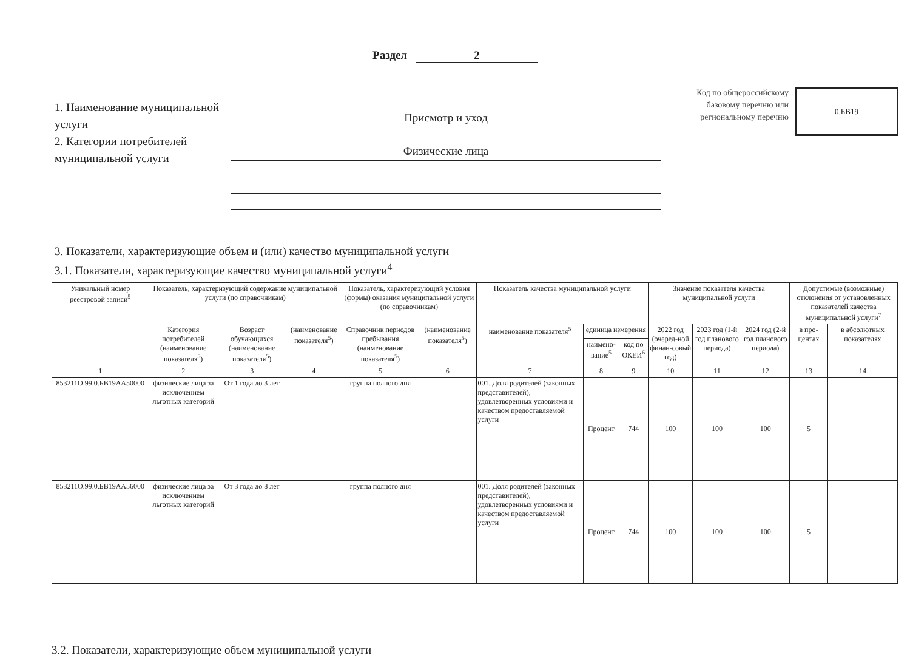Раздел 2
1. Наименование муниципальной услуги
2. Категории потребителей муниципальной услуги
Присмотр и уход
Физические лица
Код по общероссийскому базовому перечню или региональному перечню
0.БВ19
3. Показатели, характеризующие объем и (или) качество муниципальной услуги
3.1. Показатели, характеризующие качество муниципальной услуги<sup>4</sup>
| Уникальный номер реестровой записи<sup>5</sup> | Показатель, характеризующий содержание муниципальной услуги (по справочникам) | | | Показатель, характеризующий условия (формы) оказания муниципальной услуги (по справочникам) | | Показатель качества муниципальной услуги | | | Значение показателя качества муниципальной услуги | | | Допустимые (возможные) отклонения от установленных показателей качества муниципальной услуги<sup>7</sup> | |
| --- | --- | --- | --- | --- | --- | --- | --- | --- | --- | --- | --- | --- | --- |
| | Категория потребителей (наименование показателя<sup>5</sup>) | Возраст обучающихся (наименование показателя<sup>5</sup>) | (наименование показателя<sup>5</sup>) | Справочник периодов пребывания (наименование показателя<sup>5</sup>) | (наименование показателя<sup>5</sup>) | наименование показателя<sup>5</sup> | единица измерения | | 2022 год (очеред-ной финан-совый год) | 2023 год (1-й год планового периода) | 2024 год (2-й год планового периода) | в про-центах | в абсолютных показателях |
| | | | | | | | наимено-вание<sup>5</sup> | код по ОКЕИ<sup>6</sup> | | | | | |
| 1 | 2 | 3 | 4 | 5 | 6 | 7 | 8 | 9 | 10 | 11 | 12 | 13 | 14 |
| 853211О.99.0.БВ19АА50000 | физические лица за исключением льготных категорий | От 1 года до 3 лет | | группа полного дня | | 001. Доля родителей (законных представителей), удовлетворенных условиями и качеством предоставляемой услуги | Процент | 744 | 100 | 100 | 100 | 5 | |
| 853211О.99.0.БВ19АА56000 | физические лица за исключением льготных категорий | От 3 года до 8 лет | | группа полного дня | | 001. Доля родителей (законных представителей), удовлетворенных условиями и качеством предоставляемой услуги | Процент | 744 | 100 | 100 | 100 | 5 | |
3.2. Показатели, характеризующие объем муниципальной услуги